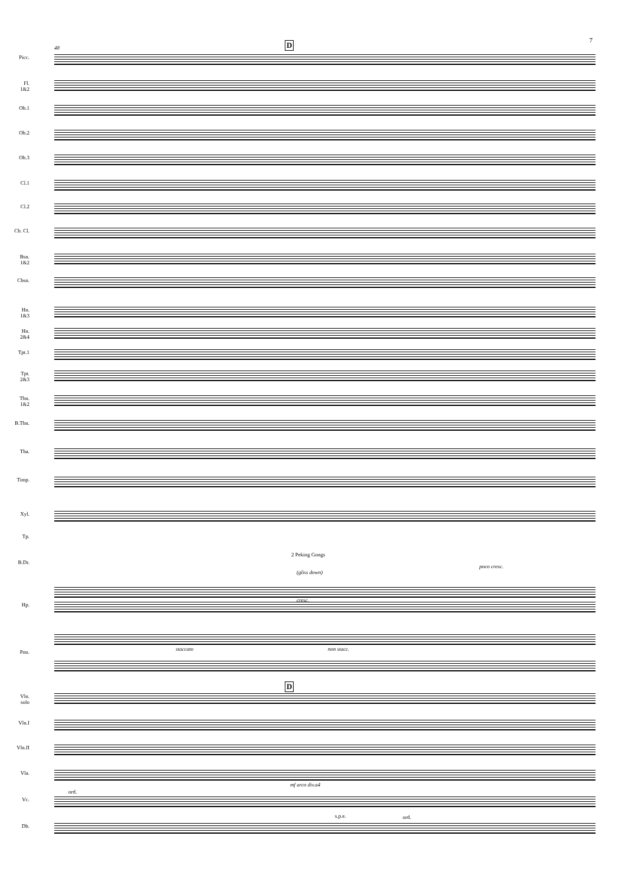7
48 D
D
Picc.
Fl.
1&2
Ob.1
Ob.2
Ob.3
Cl.1
Cl.2
Cb. Cl.
Bsn.
1&2
Cbsn.
Hn.
1&3
Hn.
2&4
Tpt.1
Tpt.
2&3
Tbn.
1&2
B.Tbn.
Tba.
Timp.
Xyl.
Tp.
2 Peking Gongs
B.Dr.
(gliss down)
poco cresc.
Hp.
cresc.
Pno. staccato non stacc.
Vln.
solo
Vln.I
Vln.II
Vla.
mf arco div.a4
Vc.
ord.
s.p.e. ord.
Db.